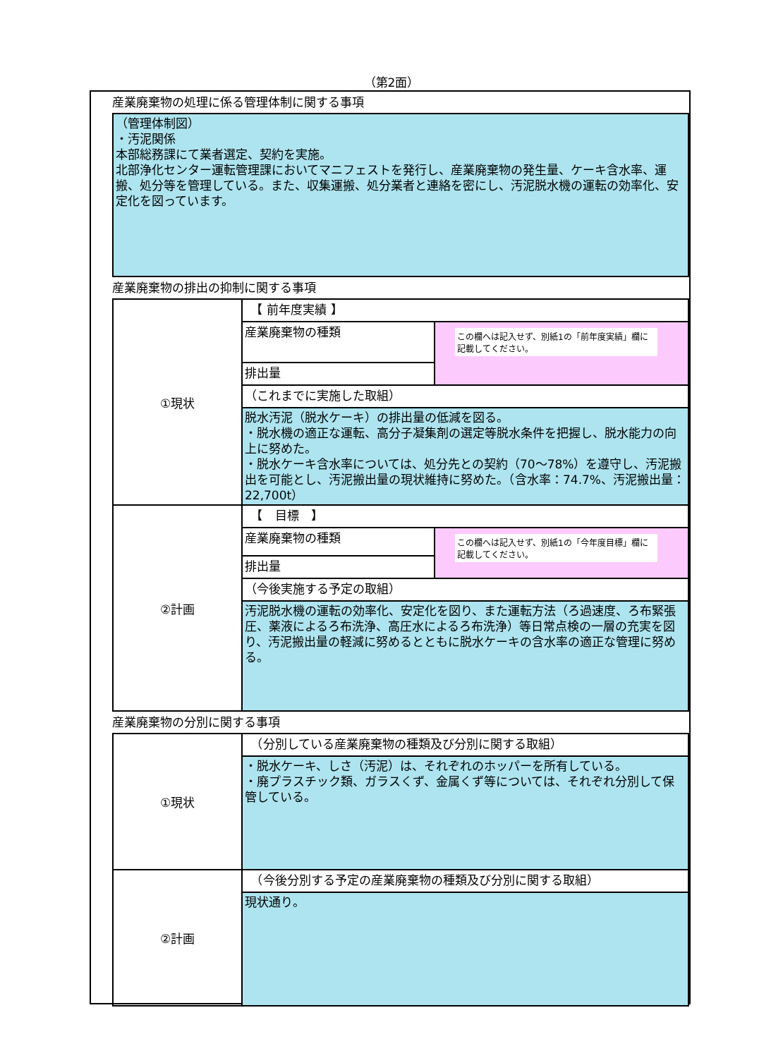（第2面）
産業廃棄物の処理に係る管理体制に関する事項
（管理体制図）
・汚泥関係
本部総務課にて業者選定、契約を実施。
北部浄化センター運転管理課においてマニフェストを発行し、産業廃棄物の発生量、ケーキ含水率、運搬、処分等を管理している。また、収集運搬、処分業者と連絡を密にし、汚泥脱水機の運転の効率化、安定化を図っています。
産業廃棄物の排出の抑制に関する事項
| ①現状 | 【 前年度実績 】 | |
| | 産業廃棄物の種類 | この欄へは記入せず、別紙1の「前年度実績」欄に記載してください。 |
| | 排出量 | |
| | （これまでに実施した取組） | |
| | 脱水汚泥（脱水ケーキ）の排出量の低減を図る。 ・脱水機の適正な運転、高分子凝集剤の選定等脱水条件を把握し、脱水能力の向上に努めた。 ・脱水ケーキ含水率については、処分先との契約（70～78%）を遵守し、汚泥搬出を可能とし、汚泥搬出量の現状維持に努めた。（含水率：74.7%、汚泥搬出量：22,700t） | |
| ②計画 | 【 目標 】 | |
| | 産業廃棄物の種類 | この欄へは記入せず、別紙1の「今年度目標」欄に記載してください。 |
| | 排出量 | |
| | （今後実施する予定の取組） | |
| | 汚泥脱水機の運転の効率化、安定化を図り、また運転方法（ろ過速度、ろ布緊張圧、薬液によるろ布洗浄、高圧水によるろ布洗浄）等日常点検の一層の充実を図り、汚泥搬出量の軽減に努めるとともに脱水ケーキの含水率の適正な管理に努める。 | |
産業廃棄物の分別に関する事項
| ①現状 | （分別している産業廃棄物の種類及び分別に関する取組） |
| | ・脱水ケーキ、しさ（汚泥）は、それぞれのホッパーを所有している。 ・廃プラスチック類、ガラスくず、金属くず等については、それぞれ分別して保管している。 |
| ②計画 | （今後分別する予定の産業廃棄物の種類及び分別に関する取組） |
| | 現状通り。 |